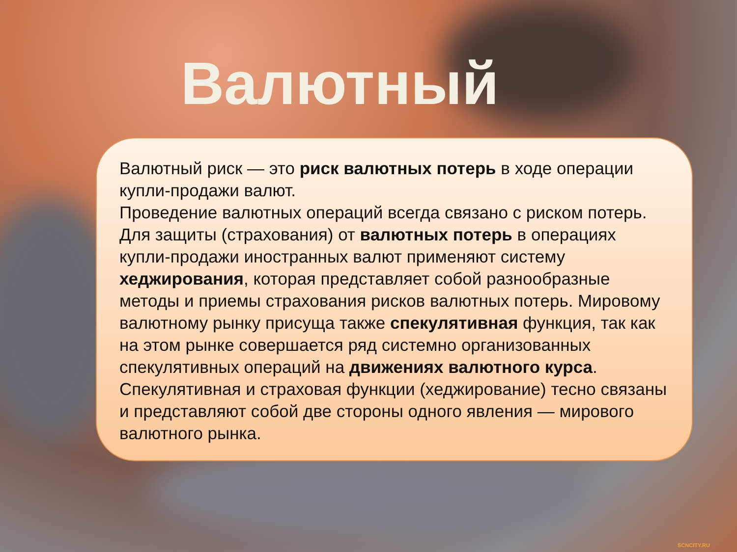Валютный
Валютный риск — это риск валютных потерь в ходе операции купли-продажи валют.
Проведение валютных операций всегда связано с риском потерь. Для защиты (страхования) от валютных потерь в операциях купли-продажи иностранных валют применяют систему хеджирования, которая представляет собой разнообразные методы и приемы страхования рисков валютных потерь. Мировому валютному рынку присуща также спекулятивная функция, так как на этом рынке совершается ряд системно организованных спекулятивных операций на движениях валютного курса. Спекулятивная и страховая функции (хеджирование) тесно связаны и представляют собой две стороны одного явления — мирового валютного рынка.
SCNCITY.RU